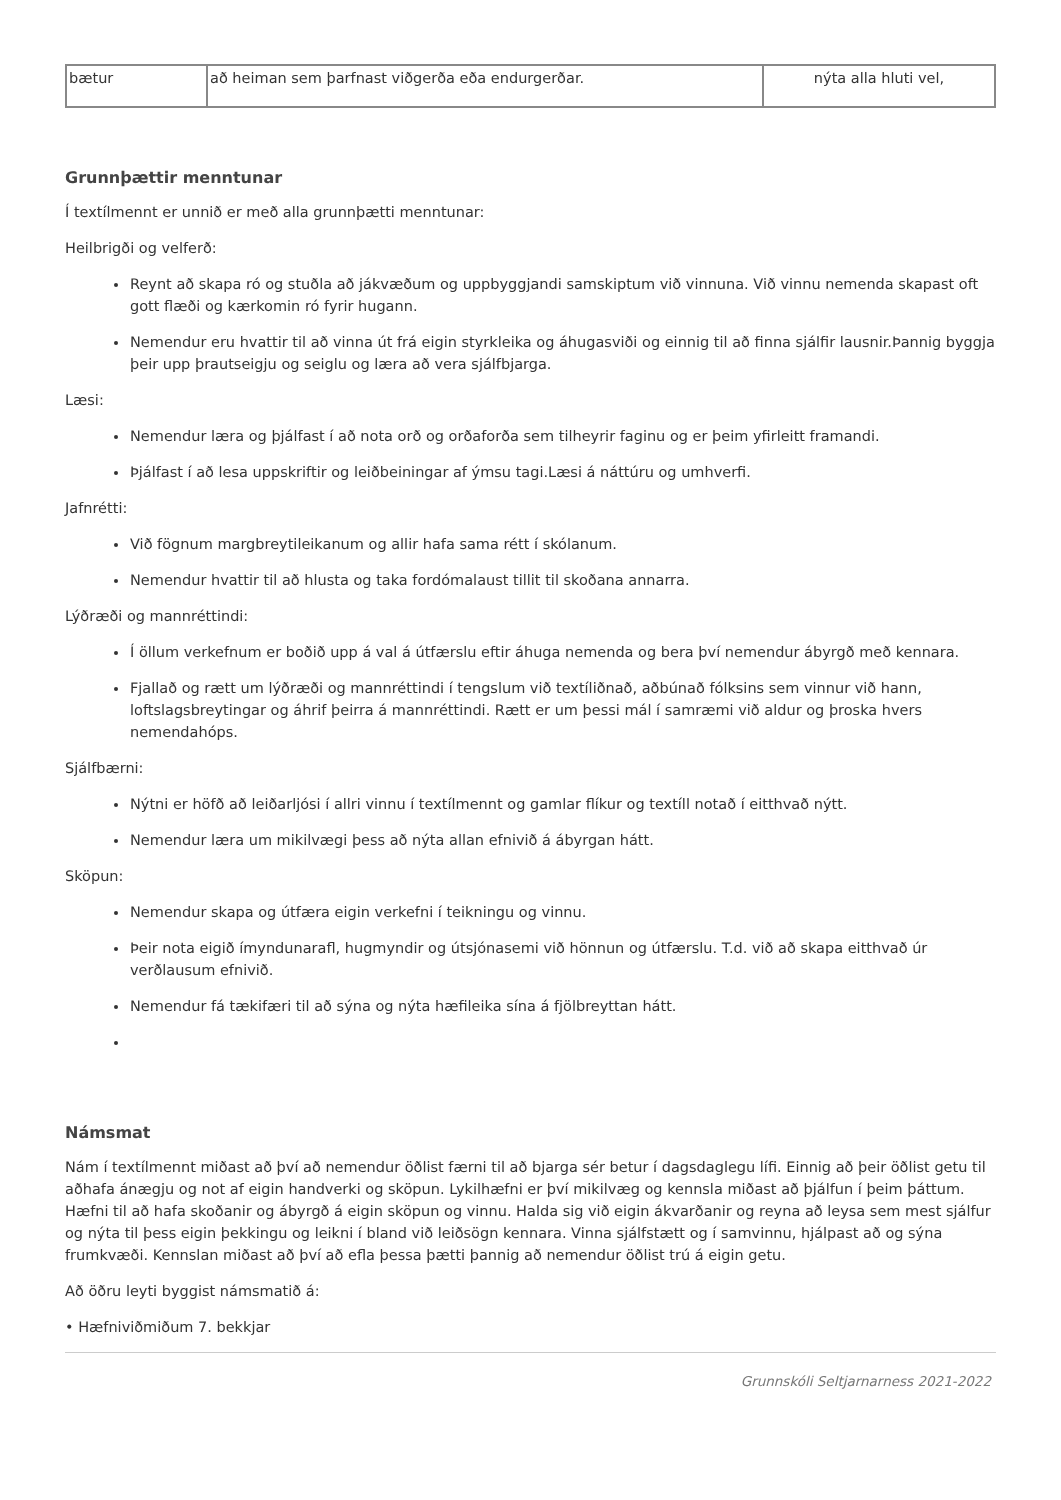| bætur | að heiman sem þarfnast viðgerða eða endurgerðar. | nýta alla hluti vel, |
Grunnþættir menntunar
Í textílmennt er unnið er með alla grunnþætti menntunar:
Heilbrigði og velferð:
Reynt að skapa ró og stuðla að jákvæðum og uppbyggjandi samskiptum við vinnuna. Við vinnu nemenda skapast oft gott flæði og kærkomin ró fyrir hugann.
Nemendur eru hvattir til að vinna út frá eigin styrkleika og áhugasviði og einnig til að finna sjálfir lausnir.Þannig byggja þeir upp þrautseigju og seiglu og læra að vera sjálfbjarga.
Læsi:
Nemendur læra og þjálfast í að nota orð og orðaforða sem tilheyrir faginu og er þeim yfirleitt framandi.
Þjálfast í að lesa uppskriftir og leiðbeiningar af ýmsu tagi.Læsi á náttúru og umhverfi.
Jafnrétti:
Við fögnum margbreytileikanum og allir hafa sama rétt í skólanum.
Nemendur hvattir til að hlusta og taka fordómalaust tillit til skoðana annarra.
Lýðræði og mannréttindi:
Í öllum verkefnum er boðið upp á val á útfærslu eftir áhuga nemenda og bera því nemendur ábyrgð með kennara.
Fjallað og rætt um lýðræði og mannréttindi í tengslum við textíliðnað, aðbúnað fólksins sem vinnur við hann, loftslagsbreytingar og áhrif þeirra á mannréttindi. Rætt er um þessi mál í samræmi við aldur og þroska hvers nemendahóps.
Sjálfbærni:
Nýtni er höfð að leiðarljósi í allri vinnu í textílmennt og gamlar flíkur og textíll notað í eitthvað nýtt.
Nemendur læra um mikilvægi þess að nýta allan efnivið á ábyrgan hátt.
Sköpun:
Nemendur skapa og útfæra eigin verkefni í teikningu og vinnu.
Þeir nota eigið ímyndunarafl, hugmyndir og útsjónasemi við hönnun og útfærslu. T.d. við að skapa eitthvað úr verðlausum efnivið.
Nemendur fá tækifæri til að sýna og nýta hæfileika sína á fjölbreyttan hátt.
Námsmat
Nám í textílmennt miðast að því að nemendur öðlist færni til að bjarga sér betur í dagsdaglegu lífi. Einnig að þeir öðlist getu til aðhafa ánægju og not af eigin handverki og sköpun. Lykilhæfni er því mikilvæg og kennsla miðast að þjálfun í þeim þáttum. Hæfni til að hafa skoðanir og ábyrgð á eigin sköpun og vinnu. Halda sig við eigin ákvarðanir og reyna að leysa sem mest sjálfur og nýta til þess eigin þekkingu og leikni í bland við leiðsögn kennara. Vinna sjálfstætt og í samvinnu, hjálpast að og sýna frumkvæði. Kennslan miðast að því að efla þessa þætti þannig að nemendur öðlist trú á eigin getu.
Að öðru leyti byggist námsmatið á:
• Hæfniviðmiðum 7. bekkjar
Grunnskóli Seltjarnarness 2021-2022